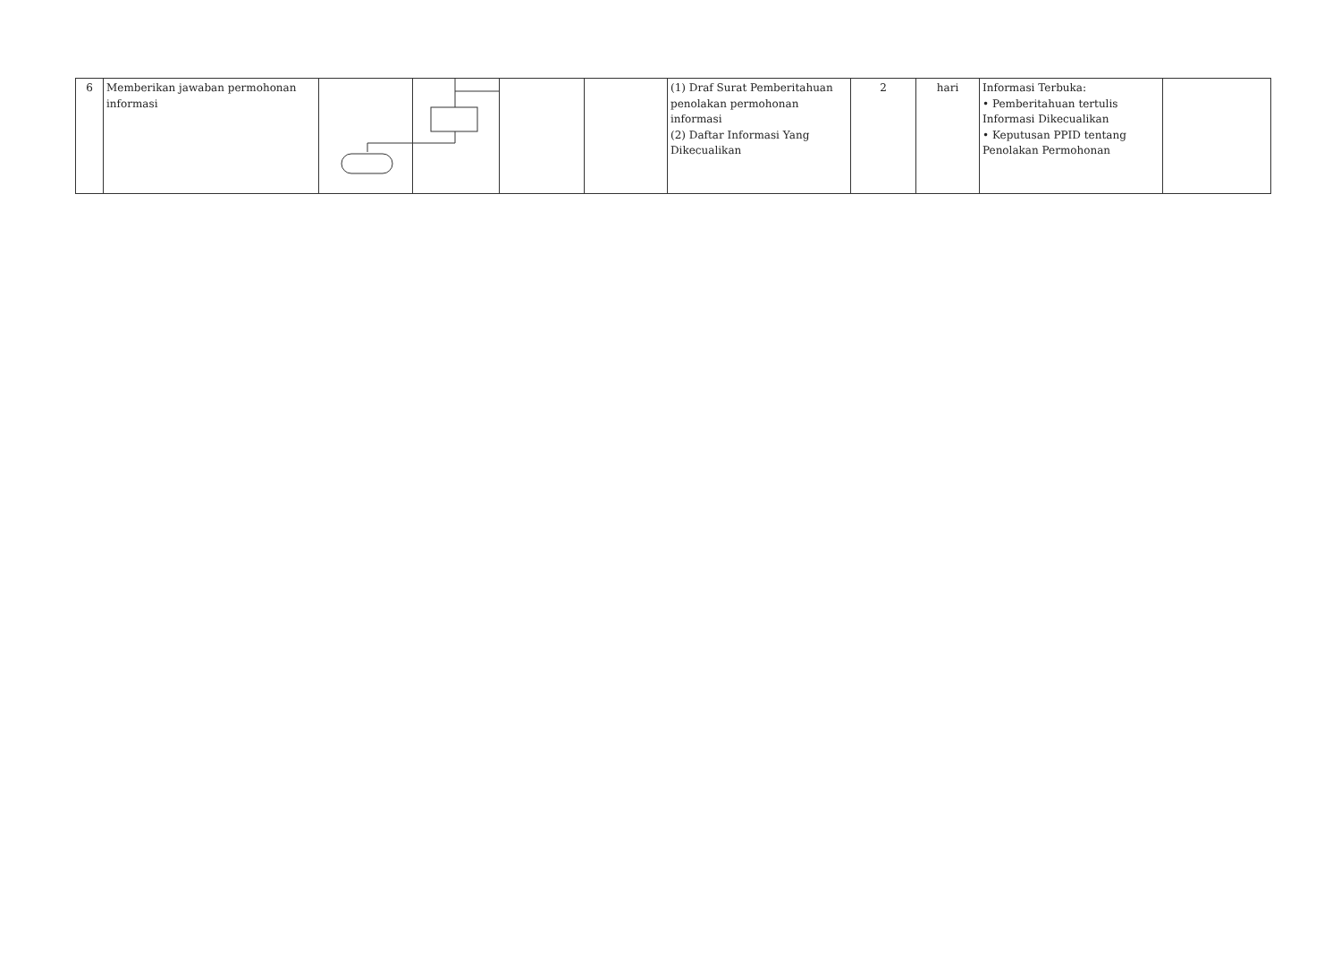| 6 | Memberikan jawaban permohonan informasi | | | | | (1) Draf Surat Pemberitahuan penolakan permohonan informasi (2) Daftar Informasi Yang Dikecualikan | 2 | hari | Informasi Terbuka: • Pemberitahuan tertulis Informasi Dikecualikan • Keputusan PPID tentang Penolakan Permohonan | |